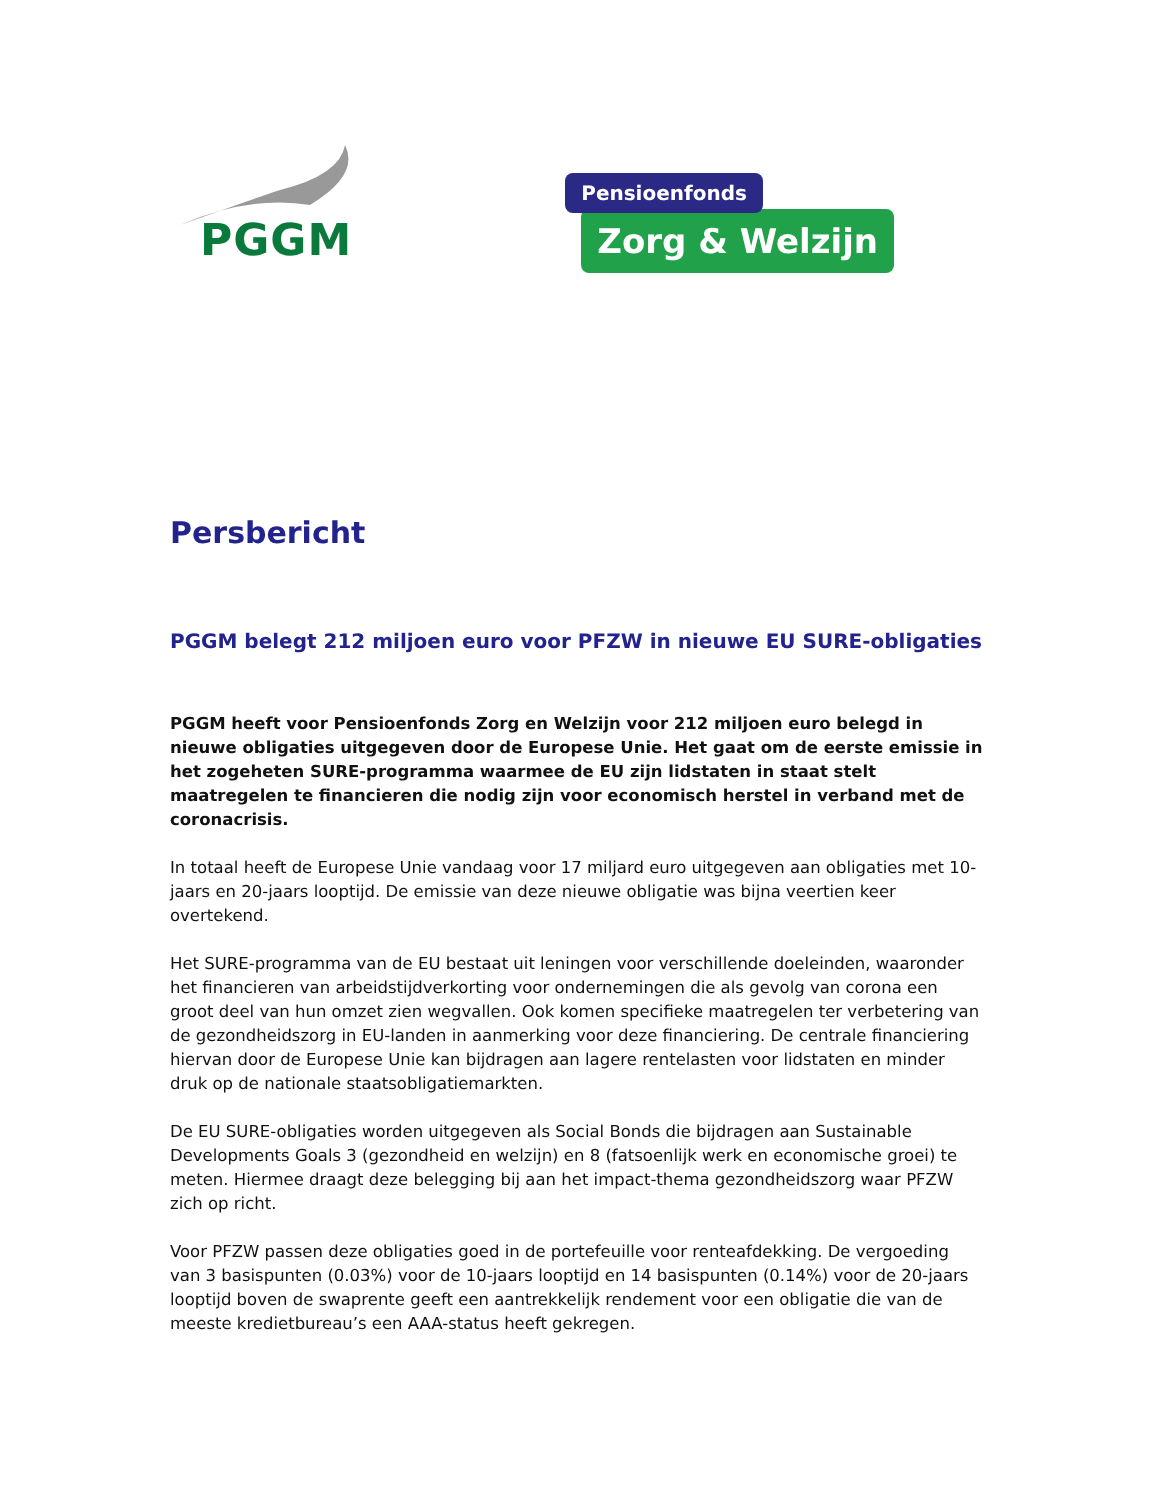PGGM
Pensioenfonds
Zorg & Welzijn
Persbericht
PGGM belegt 212 miljoen euro voor PFZW in nieuwe EU SURE-obligaties
PGGM heeft voor Pensioenfonds Zorg en Welzijn voor 212 miljoen euro belegd in nieuwe obligaties uitgegeven door de Europese Unie. Het gaat om de eerste emissie in het zogeheten SURE-programma waarmee de EU zijn lidstaten in staat stelt maatregelen te financieren die nodig zijn voor economisch herstel in verband met de coronacrisis.
In totaal heeft de Europese Unie vandaag voor 17 miljard euro uitgegeven aan obligaties met 10-jaars en 20-jaars looptijd. De emissie van deze nieuwe obligatie was bijna veertien keer overtekend.
Het SURE-programma van de EU bestaat uit leningen voor verschillende doeleinden, waaronder het financieren van arbeidstijdverkorting voor ondernemingen die als gevolg van corona een groot deel van hun omzet zien wegvallen. Ook komen specifieke maatregelen ter verbetering van de gezondheidszorg in EU-landen in aanmerking voor deze financiering. De centrale financiering hiervan door de Europese Unie kan bijdragen aan lagere rentelasten voor lidstaten en minder druk op de nationale staatsobligatiemarkten.
De EU SURE-obligaties worden uitgegeven als Social Bonds die bijdragen aan Sustainable Developments Goals 3 (gezondheid en welzijn) en 8 (fatsoenlijk werk en economische groei) te meten. Hiermee draagt deze belegging bij aan het impact-thema gezondheidszorg waar PFZW zich op richt.
Voor PFZW passen deze obligaties goed in de portefeuille voor renteafdekking. De vergoeding van 3 basispunten (0.03%) voor de 10-jaars looptijd en 14 basispunten (0.14%) voor de 20-jaars looptijd boven de swaprente geeft een aantrekkelijk rendement voor een obligatie die van de meeste kredietbureau’s een AAA-status heeft gekregen.